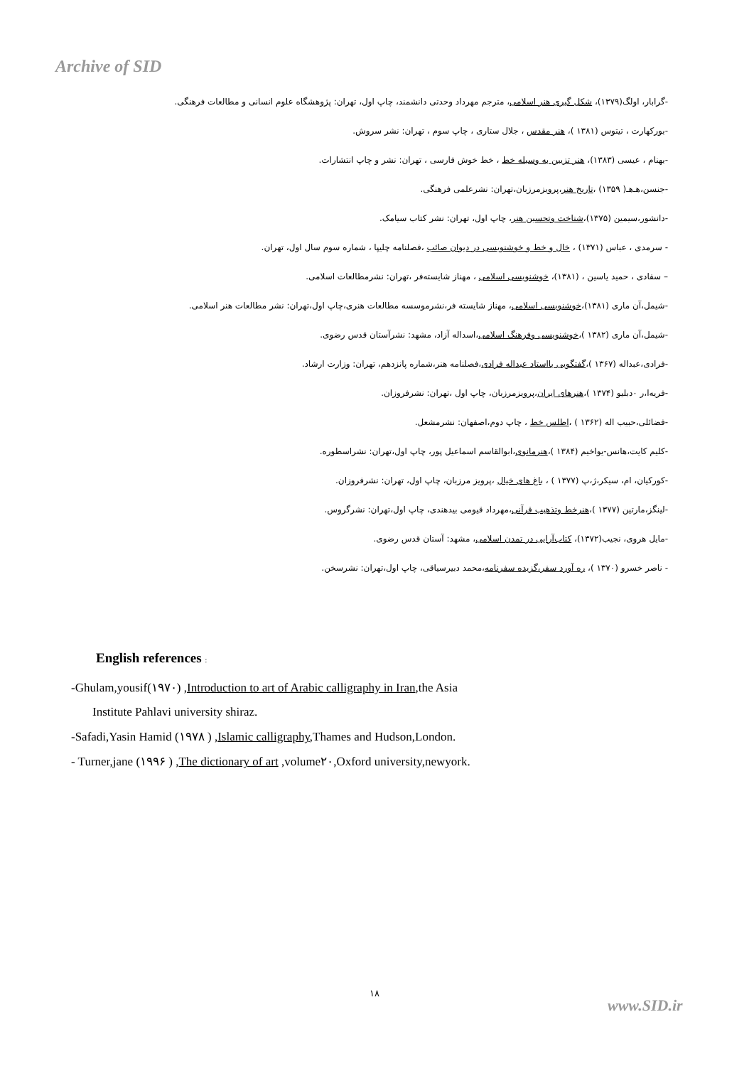Archive of SID
-گرابار، اولگ(۱۳۷۹)، شکل گیری هنر اسلامی، مترجم مهرداد وحدتی دانشمند، چاپ اول، تهران: پژوهشگاه علوم انسانی و مطالعات فرهنگی.
-بورکهارت ، تیتوس (۱۳۸۱ )، هنر مقدس ، جلال ستاری ، چاپ سوم ، تهران: نشر سروش.
-بهنام ، عیسی (۱۳۸۳)، هنر تزیین به وسیله خط ، خط خوش فارسی ، تهران: نشر و چاپ انتشارات.
-جنسن،هـ‌هـ( ۱۳۵۹) ،تاریخ هنر،پرویزمرزبان،تهران: نشرعلمی فرهنگی.
-دانشور،سیمین (۱۳۷۵)،شناخت وتحسین هنر، چاپ اول، تهران: نشر کتاب سیامک.
- سرمدی ، عباس (۱۳۷۱) ، خال و خط و خوشنویسی در دیوان صائب ،فصلنامه چلیپا ، شماره سوم سال اول، تهران.
– سفادی ، حمید یاسین ، (۱۳۸۱)، خوشنویسی اسلامی ، مهناز شایسته‌فر ،تهران: نشرمطالعات اسلامی.
-شیمل،آن ماری (۱۳۸۱)،خوشنویسی اسلامی، مهناز شایسته فر،نشرموسسه مطالعات هنری،چاپ اول،تهران: نشر مطالعات هنر اسلامی.
-شیمل،آن ماری (۱۳۸۲ )،خوشنویسی وفرهنگ اسلامی،اسداله آزاد، مشهد: نشرآستان قدس رضوی.
-فرادی،عبداله (۱۳۶۷ )،گفتگویی بااستاد عبداله فرادی،فصلنامه هنر،شماره پانزدهم، تهران: وزارت ارشاد.
-فریه‌ا،ر ۰دبلیو (۱۳۷۴ )،هنرهای ایران،پرویزمرزبان، چاپ اول ،تهران: نشرفروزان.
-فضائلی،حبیب اله (۱۳۶۲ ) ،اطلس خط ، چاپ دوم،اصفهان: نشرمشعل.
-کلیم کایت،هانس-یواخیم (۱۳۸۴ )،هنرمانوی،ابوالقاسم اسماعیل پور، چاپ اول،تهران: نشراسطوره.
-کورکیان، ام، سیکر،ژ،پ (۱۳۷۷ ) ، باغ های خیال ،پرویز مرزبان، چاپ اول، تهران: نشرفروزان.
-لینگز،مارتین (۱۳۷۷ )،هنرخط وتذهیب قرآنی،مهرداد قیومی بیدهندی، چاپ اول،تهران: نشرگروس.
-مایل هروی، نجیب(۱۳۷۲)، کتاب‌آرایی در تمدن اسلامی، مشهد: آستان قدس رضوی.
- ناصر خسرو (۱۳۷۰ )، ره آورد سفر،گزیده سفرنامه،محمد دبیرسیاقی، چاپ اول،تهران: نشرسخن.
English references :
-Ghulam,yousif(۱۹۷۰) ,Introduction to art of Arabic calligraphy in Iran,the Asia
Institute Pahlavi university shiraz.
-Safadi,Yasin Hamid (۱۹۷۸ ) ,Islamic calligraphy,Thames and Hudson,London.
- Turner,jane (۱۹۹۶ ) ,The dictionary of art ,volume۲۰,Oxford university,newyork.
۱۸
www.SID.ir